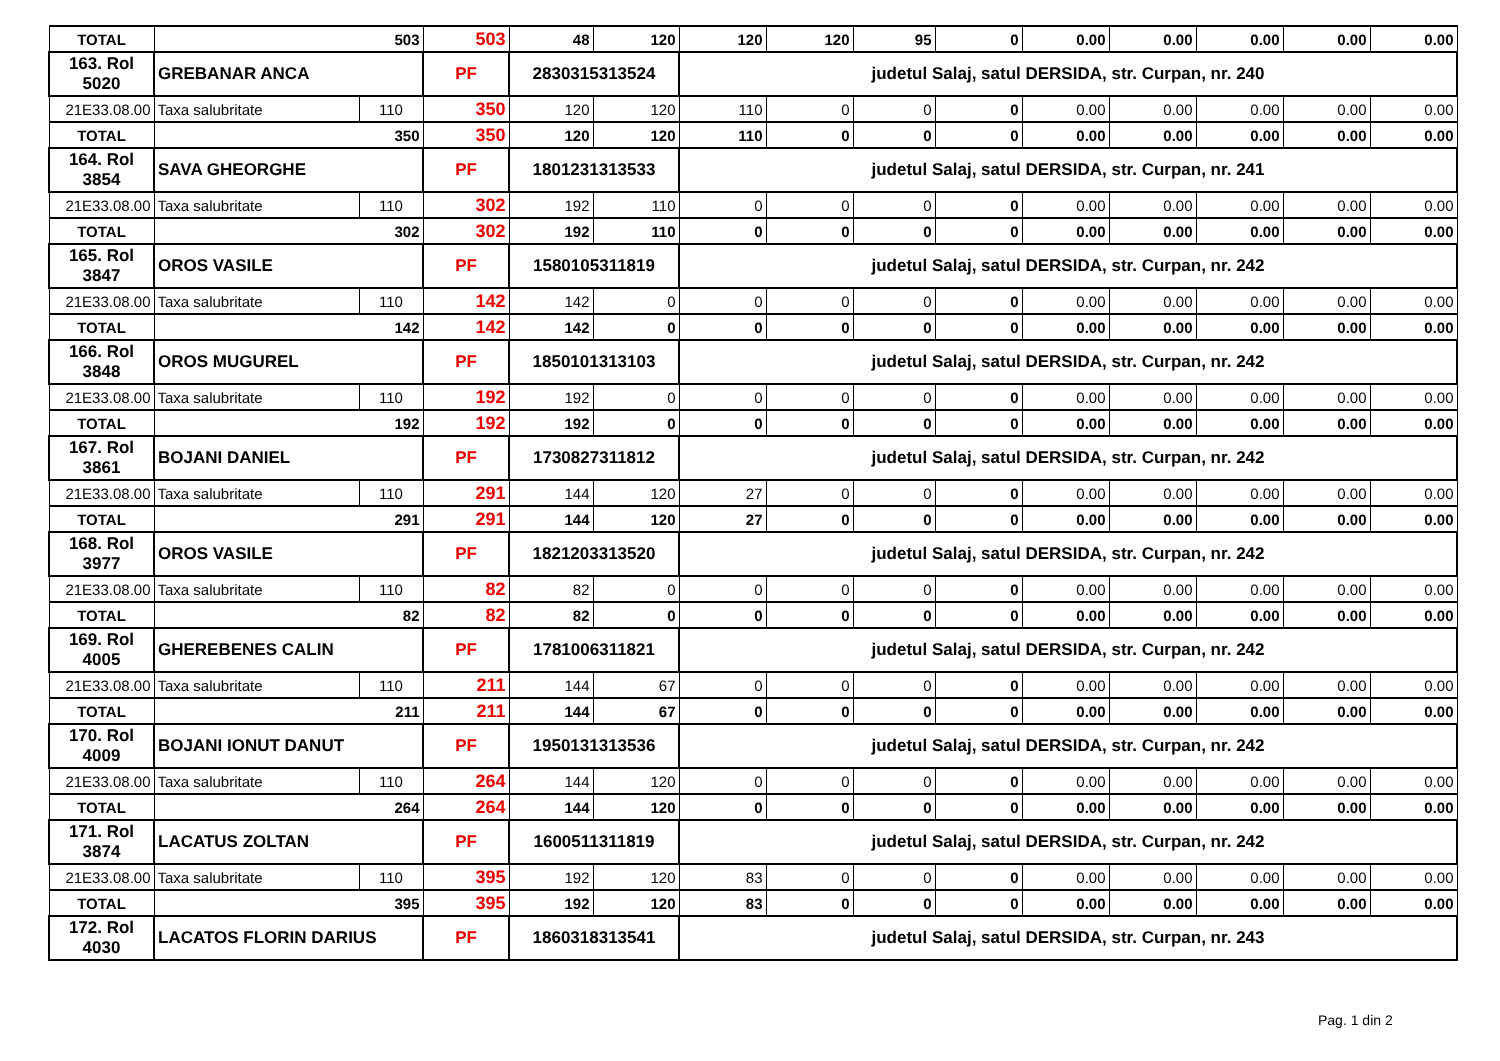| TOTAL | 503 | | 503 | 48 | 120 | 120 | 120 | 95 | 0 | 0.00 | 0.00 | 0.00 | 0.00 | 0.00 |
| 163. Rol 5020 | GREBANAR ANCA | | PF | 2830315313524 | | judetul Salaj, satul DERSIDA, str. Curpan, nr. 240 | | | | | | | | |
| 21E33.08.00 | Taxa salubritate | 110 | 350 | 120 | 120 | 110 | 0 | 0 | 0 | 0.00 | 0.00 | 0.00 | 0.00 | 0.00 |
| TOTAL | 350 | | 350 | 120 | 120 | 110 | 0 | 0 | 0 | 0.00 | 0.00 | 0.00 | 0.00 | 0.00 |
| 164. Rol 3854 | SAVA GHEORGHE | | PF | 1801231313533 | | judetul Salaj, satul DERSIDA, str. Curpan, nr. 241 | | | | | | | | |
| 21E33.08.00 | Taxa salubritate | 110 | 302 | 192 | 110 | 0 | 0 | 0 | 0 | 0.00 | 0.00 | 0.00 | 0.00 | 0.00 |
| TOTAL | 302 | | 302 | 192 | 110 | 0 | 0 | 0 | 0 | 0.00 | 0.00 | 0.00 | 0.00 | 0.00 |
| 165. Rol 3847 | OROS VASILE | | PF | 1580105311819 | | judetul Salaj, satul DERSIDA, str. Curpan, nr. 242 | | | | | | | | |
| 21E33.08.00 | Taxa salubritate | 110 | 142 | 142 | 0 | 0 | 0 | 0 | 0 | 0.00 | 0.00 | 0.00 | 0.00 | 0.00 |
| TOTAL | 142 | | 142 | 142 | 0 | 0 | 0 | 0 | 0 | 0.00 | 0.00 | 0.00 | 0.00 | 0.00 |
| 166. Rol 3848 | OROS MUGUREL | | PF | 1850101313103 | | judetul Salaj, satul DERSIDA, str. Curpan, nr. 242 | | | | | | | | |
| 21E33.08.00 | Taxa salubritate | 110 | 192 | 192 | 0 | 0 | 0 | 0 | 0 | 0.00 | 0.00 | 0.00 | 0.00 | 0.00 |
| TOTAL | 192 | | 192 | 192 | 0 | 0 | 0 | 0 | 0 | 0.00 | 0.00 | 0.00 | 0.00 | 0.00 |
| 167. Rol 3861 | BOJANI DANIEL | | PF | 1730827311812 | | judetul Salaj, satul DERSIDA, str. Curpan, nr. 242 | | | | | | | | |
| 21E33.08.00 | Taxa salubritate | 110 | 291 | 144 | 120 | 27 | 0 | 0 | 0 | 0.00 | 0.00 | 0.00 | 0.00 | 0.00 |
| TOTAL | 291 | | 291 | 144 | 120 | 27 | 0 | 0 | 0 | 0.00 | 0.00 | 0.00 | 0.00 | 0.00 |
| 168. Rol 3977 | OROS VASILE | | PF | 1821203313520 | | judetul Salaj, satul DERSIDA, str. Curpan, nr. 242 | | | | | | | | |
| 21E33.08.00 | Taxa salubritate | 110 | 82 | 82 | 0 | 0 | 0 | 0 | 0 | 0.00 | 0.00 | 0.00 | 0.00 | 0.00 |
| TOTAL | 82 | | 82 | 82 | 0 | 0 | 0 | 0 | 0 | 0.00 | 0.00 | 0.00 | 0.00 | 0.00 |
| 169. Rol 4005 | GHEREBENES CALIN | | PF | 1781006311821 | | judetul Salaj, satul DERSIDA, str. Curpan, nr. 242 | | | | | | | | |
| 21E33.08.00 | Taxa salubritate | 110 | 211 | 144 | 67 | 0 | 0 | 0 | 0 | 0.00 | 0.00 | 0.00 | 0.00 | 0.00 |
| TOTAL | 211 | | 211 | 144 | 67 | 0 | 0 | 0 | 0 | 0.00 | 0.00 | 0.00 | 0.00 | 0.00 |
| 170. Rol 4009 | BOJANI IONUT DANUT | | PF | 1950131313536 | | judetul Salaj, satul DERSIDA, str. Curpan, nr. 242 | | | | | | | | |
| 21E33.08.00 | Taxa salubritate | 110 | 264 | 144 | 120 | 0 | 0 | 0 | 0 | 0.00 | 0.00 | 0.00 | 0.00 | 0.00 |
| TOTAL | 264 | | 264 | 144 | 120 | 0 | 0 | 0 | 0 | 0.00 | 0.00 | 0.00 | 0.00 | 0.00 |
| 171. Rol 3874 | LACATUS ZOLTAN | | PF | 1600511311819 | | judetul Salaj, satul DERSIDA, str. Curpan, nr. 242 | | | | | | | | |
| 21E33.08.00 | Taxa salubritate | 110 | 395 | 192 | 120 | 83 | 0 | 0 | 0 | 0.00 | 0.00 | 0.00 | 0.00 | 0.00 |
| TOTAL | 395 | | 395 | 192 | 120 | 83 | 0 | 0 | 0 | 0.00 | 0.00 | 0.00 | 0.00 | 0.00 |
| 172. Rol 4030 | LACATOS FLORIN DARIUS | | PF | 1860318313541 | | judetul Salaj, satul DERSIDA, str. Curpan, nr. 243 | | | | | | | | |
Pag. 1 din 2